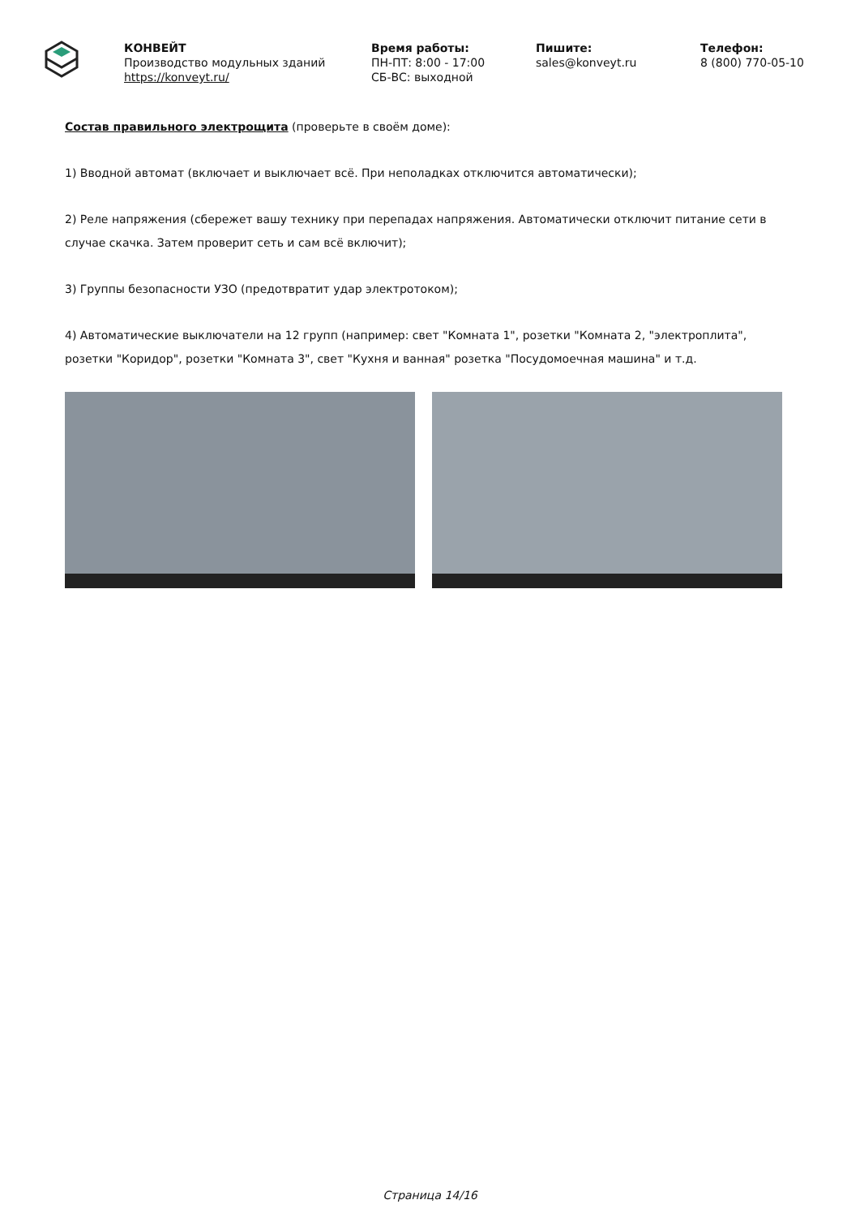КОНВЕЙТ
Производство модульных зданий
https://konveyt.ru/
Время работы:
ПН-ПТ: 8:00 - 17:00
СБ-ВС: выходной
Пишите:
sales@konveyt.ru
Телефон:
8 (800) 770-05-10
Состав правильного электрощита (проверьте в своём доме):
1) Вводной автомат (включает и выключает всё. При неполадках отключится автоматически);
2) Реле напряжения (сбережет вашу технику при перепадах напряжения. Автоматически отключит питание сети в случае скачка. Затем проверит сеть и сам всё включит);
3) Группы безопасности УЗО (предотвратит удар электротоком);
4) Автоматические выключатели на 12 групп (например: свет "Комната 1", розетки "Комната 2, "электроплита", розетки "Коридор", розетки "Комната 3", свет "Кухня и ванная" розетка "Посудомоечная машина" и т.д.
Страница 14/16